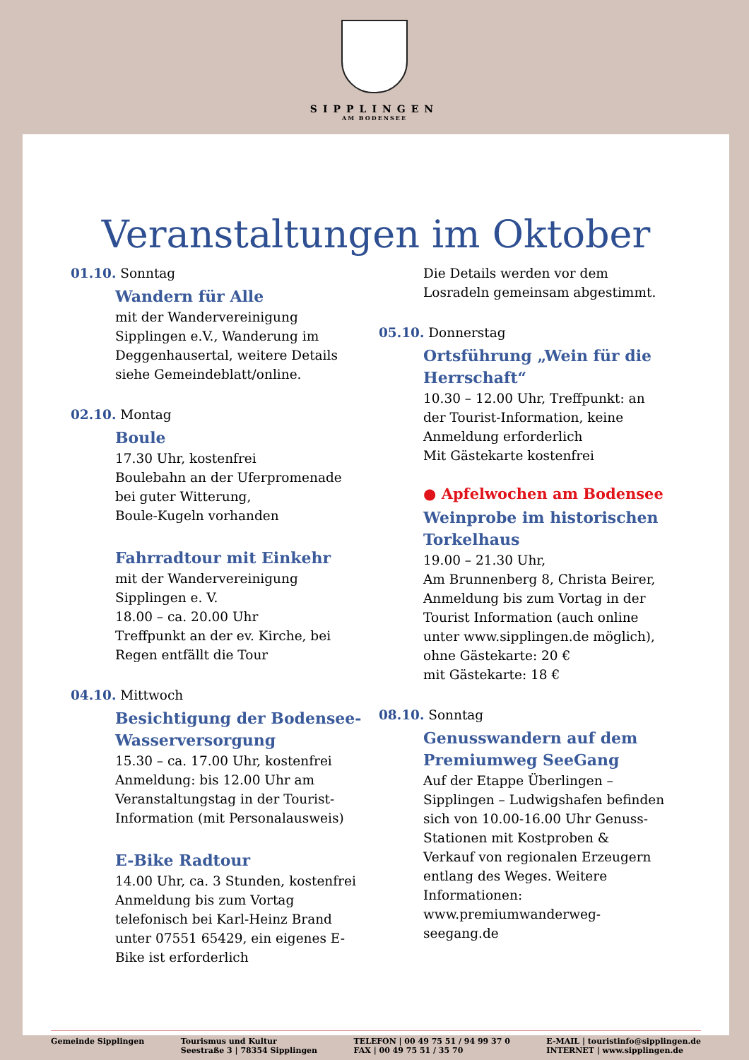SIPPLINGEN
AM BODENSEE
Veranstaltungen im Oktober
01.10. Sonntag
Wandern für Alle
mit der Wandervereinigung
Sipplingen e.V., Wanderung im
Deggenhausertal, weitere Details
siehe Gemeindeblatt/online.
02.10. Montag
Boule
17.30 Uhr, kostenfrei
Boulebahn an der Uferpromenade
bei guter Witterung,
Boule-Kugeln vorhanden
Fahrradtour mit Einkehr
mit der Wandervereinigung
Sipplingen e. V.
18.00 – ca. 20.00 Uhr
Treffpunkt an der ev. Kirche, bei
Regen entfällt die Tour
04.10. Mittwoch
Besichtigung der Bodensee-Wasserversorgung
15.30 – ca. 17.00 Uhr, kostenfrei
Anmeldung: bis 12.00 Uhr am
Veranstaltungstag in der Tourist-
Information (mit Personalausweis)
E-Bike Radtour
14.00 Uhr, ca. 3 Stunden, kostenfrei
Anmeldung bis zum Vortag
telefonisch bei Karl-Heinz Brand
unter 07551 65429, ein eigenes E-
Bike ist erforderlich
Die Details werden vor dem
Losradeln gemeinsam abgestimmt.
05.10. Donnerstag
Ortsführung „Wein für die Herrschaft“
10.30 – 12.00 Uhr, Treffpunkt: an
der Tourist-Information, keine
Anmeldung erforderlich
Mit Gästekarte kostenfrei
● Apfelwochen am Bodensee
Weinprobe im historischen Torkelhaus
19.00 – 21.30 Uhr,
Am Brunnenberg 8, Christa Beirer,
Anmeldung bis zum Vortag in der
Tourist Information (auch online
unter www.sipplingen.de möglich),
ohne Gästekarte: 20 €
mit Gästekarte: 18 €
08.10. Sonntag
Genusswandern auf dem Premiumweg SeeGang
Auf der Etappe Überlingen –
Sipplingen – Ludwigshafen befinden
sich von 10.00-16.00 Uhr Genuss-
Stationen mit Kostproben &
Verkauf von regionalen Erzeugern
entlang des Weges. Weitere
Informationen:
www.premiumwanderweg-
seegang.de
Gemeinde Sipplingen Tourismus und Kultur
Seestraße 3 | 78354 Sipplingen
TELEFON | 00 49 75 51 / 94 99 37 0
FAX | 00 49 75 51 / 35 70
E-MAIL | touristinfo@sipplingen.de
INTERNET | www.sipplingen.de